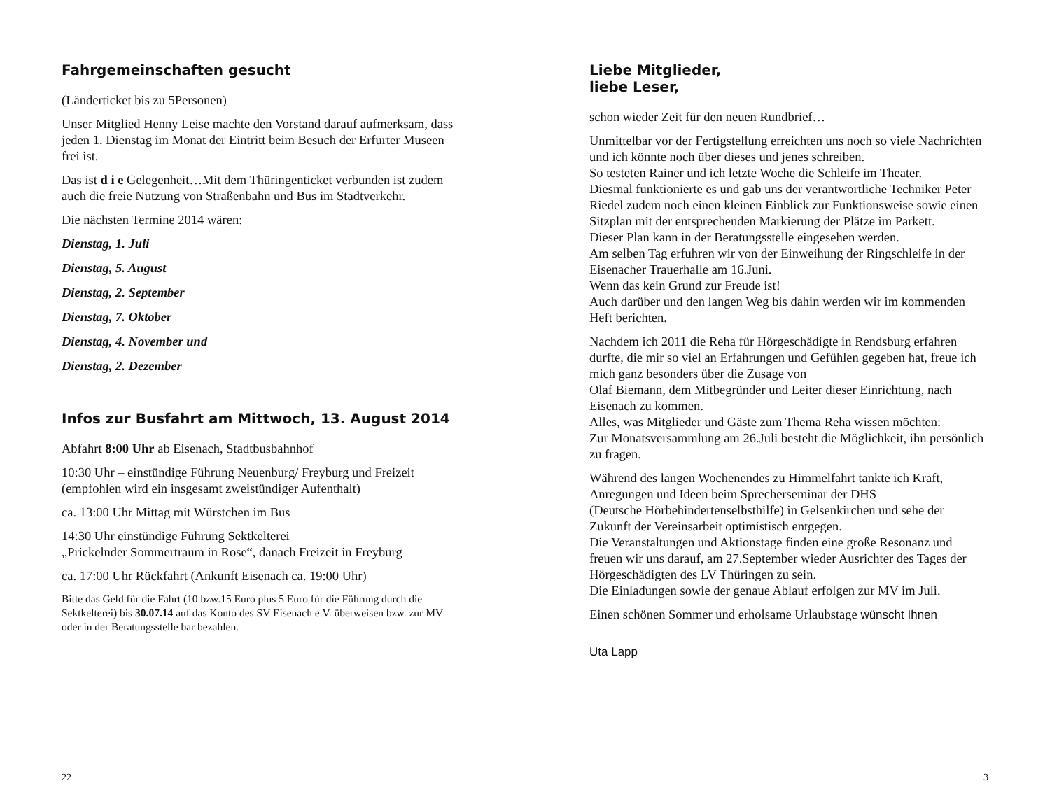Fahrgemeinschaften gesucht
(Länderticket bis zu 5Personen)
Unser Mitglied Henny Leise machte den Vorstand darauf aufmerksam, dass jeden 1. Dienstag im Monat der Eintritt beim Besuch der Erfurter Museen frei ist.
Das ist d i e Gelegenheit…Mit dem Thüringenticket verbunden ist zudem auch die freie Nutzung von Straßenbahn und Bus im Stadtverkehr.
Die nächsten Termine 2014 wären:
Dienstag, 1. Juli
Dienstag, 5. August
Dienstag, 2. September
Dienstag, 7. Oktober
Dienstag, 4. November und
Dienstag, 2. Dezember
Infos zur Busfahrt am Mittwoch, 13. August 2014
Abfahrt 8:00 Uhr ab Eisenach, Stadtbusbahnhof
10:30 Uhr – einstündige Führung Neuenburg/ Freyburg und Freizeit (empfohlen wird ein insgesamt zweistündiger Aufenthalt)
ca. 13:00 Uhr Mittag mit Würstchen im Bus
14:30 Uhr einstündige Führung Sektkelterei
„Prickelnder Sommertraum in Rose“, danach Freizeit in Freyburg
ca. 17:00 Uhr Rückfahrt (Ankunft Eisenach ca. 19:00 Uhr)
Bitte das Geld für die Fahrt (10 bzw.15 Euro plus 5 Euro für die Führung durch die Sektkelterei) bis 30.07.14 auf das Konto des SV Eisenach e.V. überweisen bzw. zur MV oder in der Beratungsstelle bar bezahlen.
22
Liebe Mitglieder,
liebe Leser,
schon wieder Zeit für den neuen Rundbrief…
Unmittelbar vor der Fertigstellung erreichten uns noch so viele Nachrichten und ich könnte noch über dieses und jenes schreiben.
So testeten Rainer und ich letzte Woche die Schleife im Theater.
Diesmal funktionierte es und gab uns der verantwortliche Techniker Peter Riedel zudem noch einen kleinen Einblick zur Funktionsweise sowie einen Sitzplan mit der entsprechenden Markierung der Plätze im Parkett.
Dieser Plan kann in der Beratungsstelle eingesehen werden.
Am selben Tag erfuhren wir von der Einweihung der Ringschleife in der Eisenacher Trauerhalle am 16.Juni.
Wenn das kein Grund zur Freude ist!
Auch darüber und den langen Weg bis dahin werden wir im kommenden Heft berichten.
Nachdem ich 2011 die Reha für Hörgeschädigte in Rendsburg erfahren durfte, die mir so viel an Erfahrungen und Gefühlen gegeben hat, freue ich mich ganz besonders über die Zusage von
Olaf Biemann, dem Mitbegründer und Leiter dieser Einrichtung, nach Eisenach zu kommen.
Alles, was Mitglieder und Gäste zum Thema Reha wissen möchten:
Zur Monatsversammlung am 26.Juli besteht die Möglichkeit, ihn persönlich zu fragen.
Während des langen Wochenendes zu Himmelfahrt tankte ich Kraft, Anregungen und Ideen beim Sprecherseminar der DHS
(Deutsche Hörbehindertenselbsthilfe) in Gelsenkirchen und sehe der Zukunft der Vereinsarbeit optimistisch entgegen.
Die Veranstaltungen und Aktionstage finden eine große Resonanz und freuen wir uns darauf, am 27.September wieder Ausrichter des Tages der Hörgeschädigten des LV Thüringen zu sein.
Die Einladungen sowie der genaue Ablauf erfolgen zur MV im Juli.
Einen schönen Sommer und erholsame Urlaubstage wünscht Ihnen
Uta Lapp
3